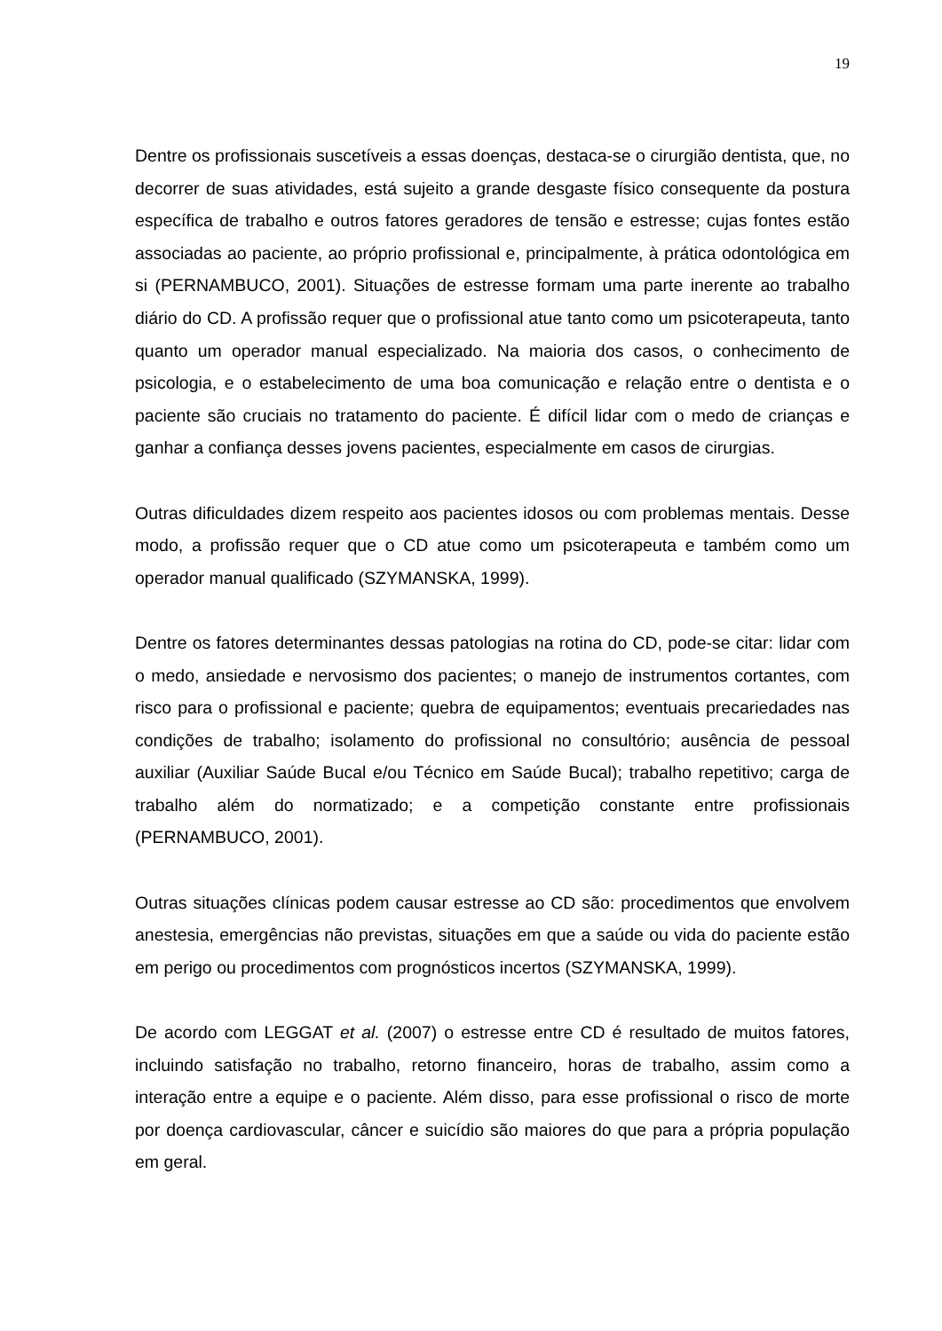19
Dentre os profissionais suscetíveis a essas doenças, destaca-se o cirurgião dentista, que, no decorrer de suas atividades, está sujeito a grande desgaste físico consequente da postura específica de trabalho e outros fatores geradores de tensão e estresse; cujas fontes estão associadas ao paciente, ao próprio profissional e, principalmente, à prática odontológica em si (PERNAMBUCO, 2001). Situações de estresse formam uma parte inerente ao trabalho diário do CD. A profissão requer que o profissional atue tanto como um psicoterapeuta, tanto quanto um operador manual especializado. Na maioria dos casos, o conhecimento de psicologia, e o estabelecimento de uma boa comunicação e relação entre o dentista e o paciente são cruciais no tratamento do paciente. É difícil lidar com o medo de crianças e ganhar a confiança desses jovens pacientes, especialmente em casos de cirurgias.
Outras dificuldades dizem respeito aos pacientes idosos ou com problemas mentais. Desse modo, a profissão requer que o CD atue como um psicoterapeuta e também como um operador manual qualificado (SZYMANSKA, 1999).
Dentre os fatores determinantes dessas patologias na rotina do CD, pode-se citar: lidar com o medo, ansiedade e nervosismo dos pacientes; o manejo de instrumentos cortantes, com risco para o profissional e paciente; quebra de equipamentos; eventuais precariedades nas condições de trabalho; isolamento do profissional no consultório; ausência de pessoal auxiliar (Auxiliar Saúde Bucal e/ou Técnico em Saúde Bucal); trabalho repetitivo; carga de trabalho além do normatizado; e a competição constante entre profissionais (PERNAMBUCO, 2001).
Outras situações clínicas podem causar estresse ao CD são: procedimentos que envolvem anestesia, emergências não previstas, situações em que a saúde ou vida do paciente estão em perigo ou procedimentos com prognósticos incertos (SZYMANSKA, 1999).
De acordo com LEGGAT et al. (2007) o estresse entre CD é resultado de muitos fatores, incluindo satisfação no trabalho, retorno financeiro, horas de trabalho, assim como a interação entre a equipe e o paciente. Além disso, para esse profissional o risco de morte por doença cardiovascular, câncer e suicídio são maiores do que para a própria população em geral.